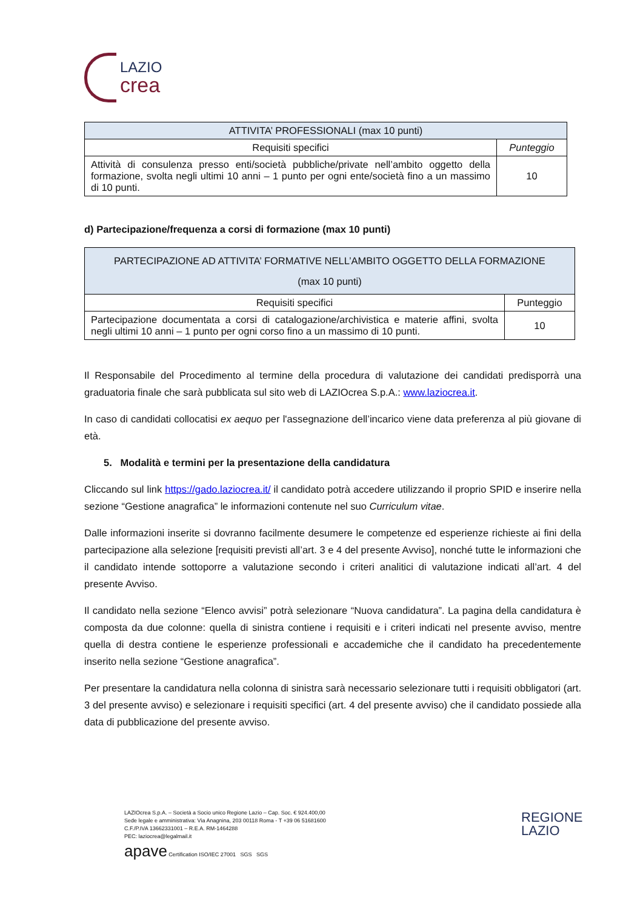LAZIO
crea
| ATTIVITA’ PROFESSIONALI (max 10 punti) | |
| --- | --- |
| Requisiti specifici | Punteggio |
| Attività di consulenza presso enti/società pubbliche/private nell’ambito oggetto della formazione, svolta negli ultimi 10 anni – 1 punto per ogni ente/società fino a un massimo di 10 punti. | 10 |
d) Partecipazione/frequenza a corsi di formazione (max 10 punti)
| PARTECIPAZIONE AD ATTIVITA’ FORMATIVE NELL’AMBITO OGGETTO DELLA FORMAZIONE (max 10 punti) | |
| --- | --- |
| Requisiti specifici | Punteggio |
| Partecipazione documentata a corsi di catalogazione/archivistica e materie affini, svolta negli ultimi 10 anni – 1 punto per ogni corso fino a un massimo di 10 punti. | 10 |
Il Responsabile del Procedimento al termine della procedura di valutazione dei candidati predisporrà una graduatoria finale che sarà pubblicata sul sito web di LAZIOcrea S.p.A.: www.laziocrea.it.
In caso di candidati collocatisi ex aequo per l'assegnazione dell’incarico viene data preferenza al più giovane di età.
5. Modalità e termini per la presentazione della candidatura
Cliccando sul link https://gado.laziocrea.it/ il candidato potrà accedere utilizzando il proprio SPID e inserire nella sezione “Gestione anagrafica” le informazioni contenute nel suo Curriculum vitae.
Dalle informazioni inserite si dovranno facilmente desumere le competenze ed esperienze richieste ai fini della partecipazione alla selezione [requisiti previsti all’art. 3 e 4 del presente Avviso], nonché tutte le informazioni che il candidato intende sottoporre a valutazione secondo i criteri analitici di valutazione indicati all’art. 4 del presente Avviso.
Il candidato nella sezione “Elenco avvisi” potrà selezionare “Nuova candidatura”. La pagina della candidatura è composta da due colonne: quella di sinistra contiene i requisiti e i criteri indicati nel presente avviso, mentre quella di destra contiene le esperienze professionali e accademiche che il candidato ha precedentemente inserito nella sezione “Gestione anagrafica”.
Per presentare la candidatura nella colonna di sinistra sarà necessario selezionare tutti i requisiti obbligatori (art. 3 del presente avviso) e selezionare i requisiti specifici (art. 4 del presente avviso) che il candidato possiede alla data di pubblicazione del presente avviso.
LAZIOcrea S.p.A. – Società a Socio unico Regione Lazio – Cap. Soc. € 924.400,00
Sede legale e amministrativa: Via Anagnina, 203 00118 Roma - T +39 06 51681600
C.F./P.IVA 13662331001 – R.E.A. RM-1464288
PEC: laziocrea@legalmail.it
apave Certification ISO/IEC 27001 SGS SGS
REGIONE
LAZIO